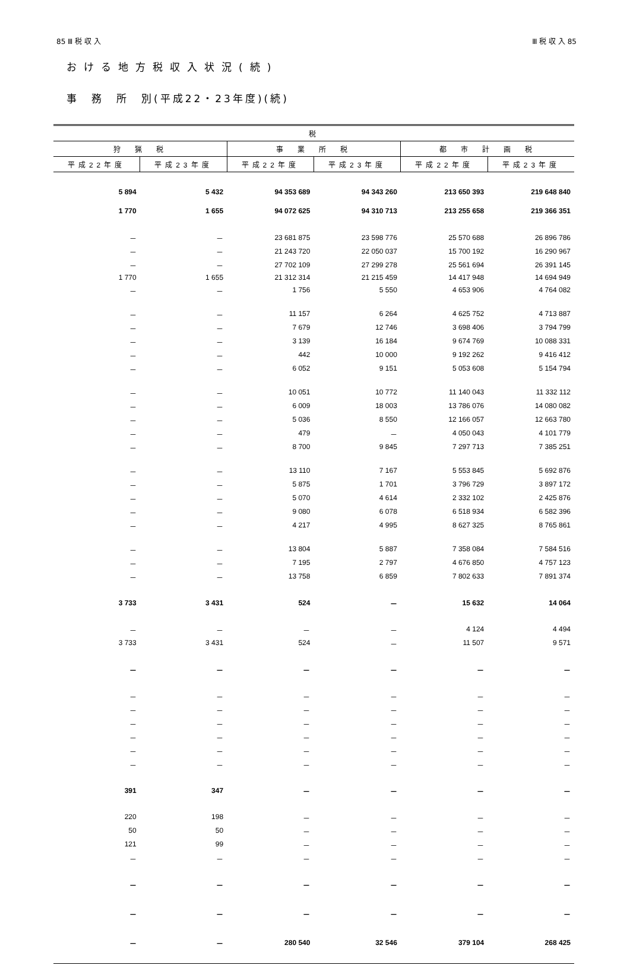85 Ⅲ 税 収 入 Ⅲ 税 収 入 85
おける地方税収入状況(続)
事　務　所　別(平成22・23年度)(続)
| 税 | | | | | |
| --- | --- | --- | --- | --- | --- |
| 狩 猟 税 | | 事 業 所 税 | | 都 市 計 画 税 | |
| 平成22年度 | 平成23年度 | 平成22年度 | 平成23年度 | 平成22年度 | 平成23年度 |
| 5 894 | 5 432 | 94 353 689 | 94 343 260 | 213 650 393 | 219 648 840 |
| 1 770 | 1 655 | 94 072 625 | 94 310 713 | 213 255 658 | 219 366 351 |
| － | － | 23 681 875 | 23 598 776 | 25 570 688 | 26 896 786 |
| － | － | 21 243 720 | 22 050 037 | 15 700 192 | 16 290 967 |
| － | － | 27 702 109 | 27 299 278 | 25 561 694 | 26 391 145 |
| 1 770 | 1 655 | 21 312 314 | 21 215 459 | 14 417 948 | 14 694 949 |
| － | － | 1 756 | 5 550 | 4 653 906 | 4 764 082 |
| － | － | 11 157 | 6 264 | 4 625 752 | 4 713 887 |
| － | － | 7 679 | 12 746 | 3 698 406 | 3 794 799 |
| － | － | 3 139 | 16 184 | 9 674 769 | 10 088 331 |
| － | － | 442 | 10 000 | 9 192 262 | 9 416 412 |
| － | － | 6 052 | 9 151 | 5 053 608 | 5 154 794 |
| － | － | 10 051 | 10 772 | 11 140 043 | 11 332 112 |
| － | － | 6 009 | 18 003 | 13 786 076 | 14 080 082 |
| － | － | 5 036 | 8 550 | 12 166 057 | 12 663 780 |
| － | － | 479 | － | 4 050 043 | 4 101 779 |
| － | － | 8 700 | 9 845 | 7 297 713 | 7 385 251 |
| － | － | 13 110 | 7 167 | 5 553 845 | 5 692 876 |
| － | － | 5 875 | 1 701 | 3 796 729 | 3 897 172 |
| － | － | 5 070 | 4 614 | 2 332 102 | 2 425 876 |
| － | － | 9 080 | 6 078 | 6 518 934 | 6 582 396 |
| － | － | 4 217 | 4 995 | 8 627 325 | 8 765 861 |
| － | － | 13 804 | 5 887 | 7 358 084 | 7 584 516 |
| － | － | 7 195 | 2 797 | 4 676 850 | 4 757 123 |
| － | － | 13 758 | 6 859 | 7 802 633 | 7 891 374 |
| 3 733 | 3 431 | 524 | － | 15 632 | 14 064 |
| － | － | － | － | 4 124 | 4 494 |
| 3 733 | 3 431 | 524 | － | 11 507 | 9 571 |
| － | － | － | － | － | － |
| － | － | － | － | － | － |
| － | － | － | － | － | － |
| － | － | － | － | － | － |
| － | － | － | － | － | － |
| － | － | － | － | － | － |
| － | － | － | － | － | － |
| 391 | 347 | － | － | － | － |
| 220 | 198 | － | － | － | － |
| 50 | 50 | － | － | － | － |
| 121 | 99 | － | － | － | － |
| － | － | － | － | － | － |
| － | － | － | － | － | － |
| － | － | － | － | － | － |
| － | － | 280 540 | 32 546 | 379 104 | 268 425 |